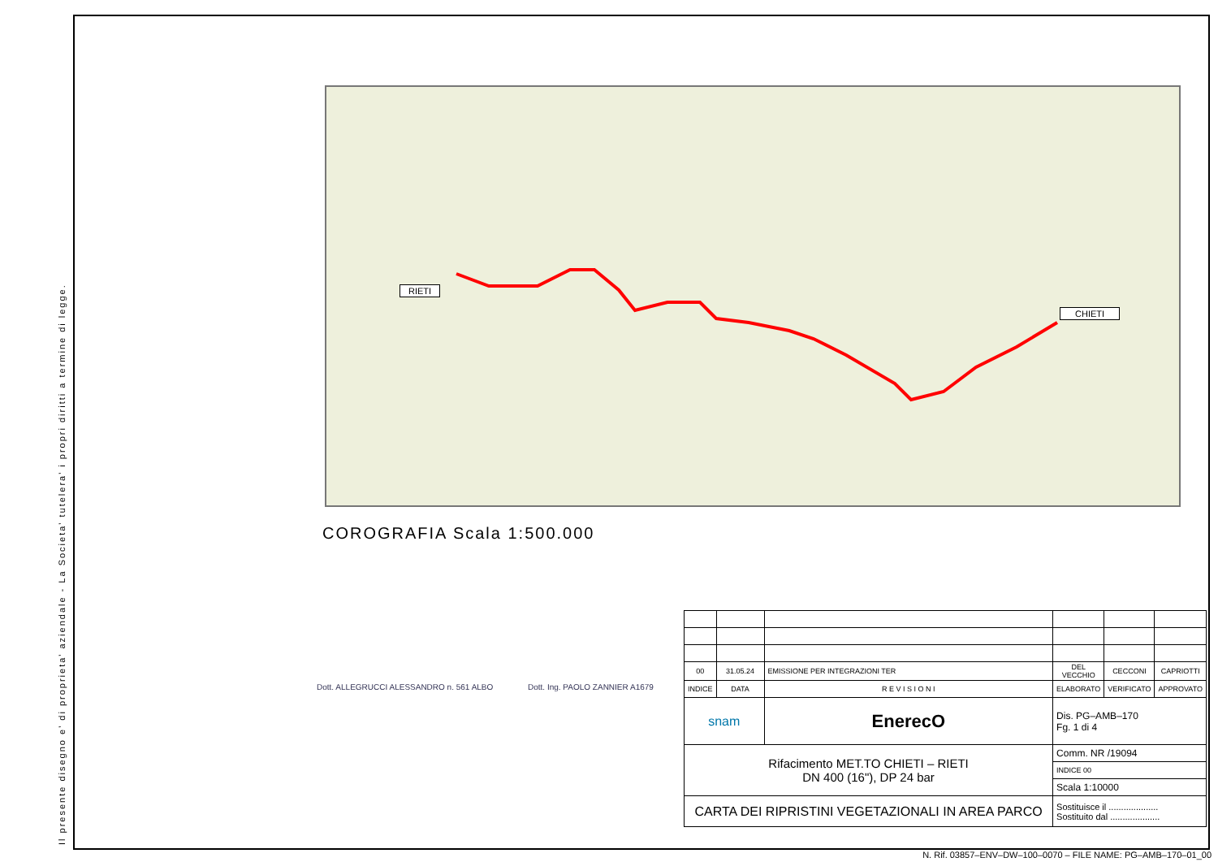Il presente disegno e' di proprieta' aziendale - La Societa' tutelera' i propri diritti a termine di legge.
RIETI
CHIETI
COROGRAFIA Scala 1:500.000
Dott. ALLEGRUCCI ALESSANDRO n. 561 ALBO
Dott. Ing. PAOLO ZANNIER A1679
| 00 | 31.05.24 | EMISSIONE PER INTEGRAZIONI TER | DEL VECCHIO | CECCONI | CAPRIOTTI |
| INDICE | DATA | R E V I S I O N I | ELABORATO | VERIFICATO | APPROVATO |
| snam | | EnerecO | Dis. PG–AMB–170 Fg. 1 di 4 | | |
| Rifacimento MET.TO CHIETI – RIETI DN 400 (16"), DP 24 bar | | | Comm. NR /19094 | | |
| | | | INDICE 00 | | |
| | | | Scala 1:10000 | | |
| CARTA DEI RIPRISTINI VEGETAZIONALI IN AREA PARCO | | | Sostituisce il .................... Sostituito dal .................... | | |
N. Rif. 03857–ENV–DW–100–0070 – FILE NAME: PG–AMB–170–01_00